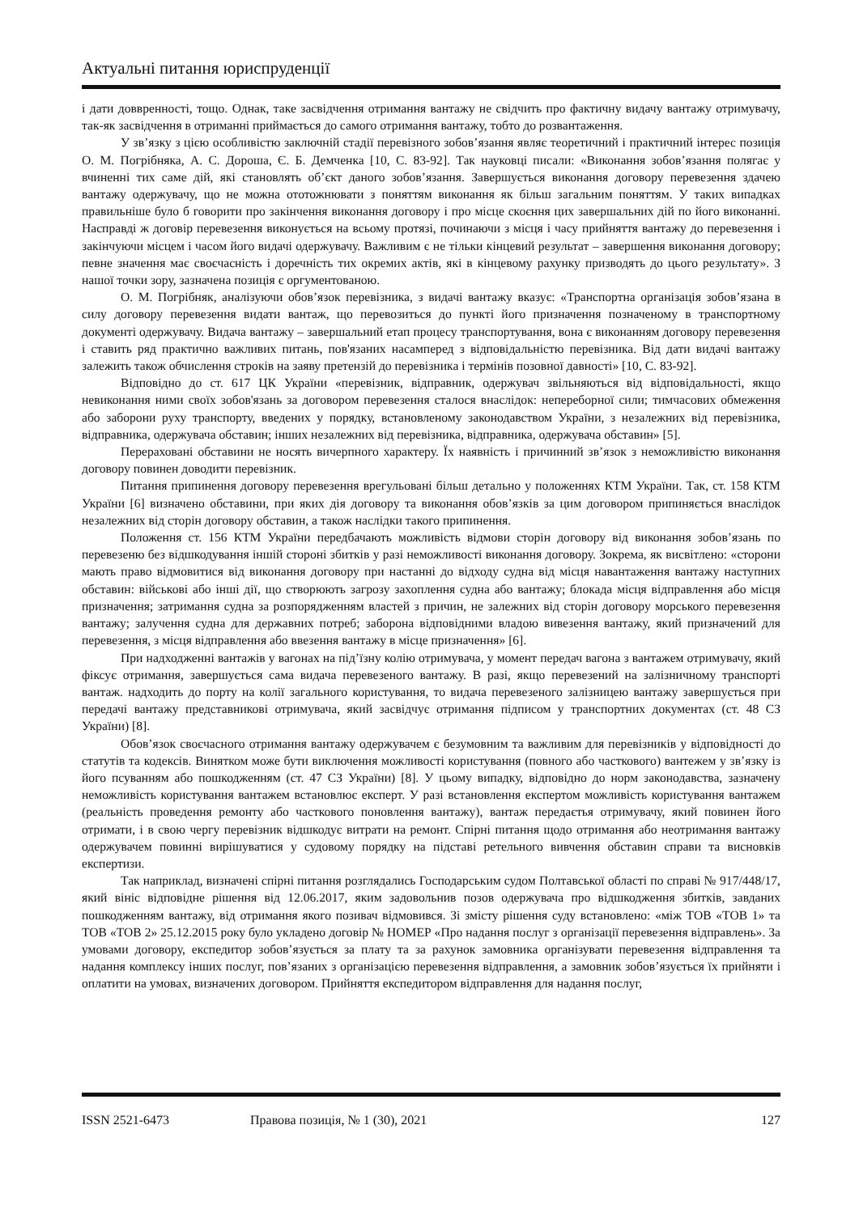Актуальні питання юриспруденції
і дати доввренності, тощо. Однак, таке засвідчення отримання вантажу не свідчить про фактичну видачу вантажу отримувачу, так-як засвідчення в отриманні приймається до самого отримання вантажу, тобто до розвантаження.
У зв’язку з цією особливістю заключній стадії перевізного зобов’язання являє теоретичний і практичний інтерес позиція О. М. Погрібняка, А. С. Дороша, Є. Б. Демченка [10, С. 83-92]. Так науковці писали: «Виконання зобов’язання полягає у вчиненні тих саме дій, які становлять об’єкт даного зобов’язання. Завершується виконання договору перевезення здачею вантажу одержувачу, що не можна ототожнювати з поняттям виконання як більш загальним поняттям. У таких випадках правильніше було б говорити про закінчення виконання договору і про місце скоєння цих завершальних дій по його виконанні. Насправді ж договір перевезення виконується на всьому протязі, починаючи з місця і часу прийняття вантажу до перевезення і закінчуючи місцем і часом його видачі одержувачу. Важливим є не тільки кінцевий результат – завершення виконання договору; певне значення має своєчасність і доречність тих окремих актів, які в кінцевому рахунку призводять до цього результату». З нашої точки зору, зазначена позиція є оргументованою.
О. М. Погрібняк, аналізуючи обов’язок перевізника, з видачі вантажу вказує: «Транспортна організація зобов’язана в силу договору перевезення видати вантаж, що перевозиться до пункті його призначення позначеному в транспортному документі одержувачу. Видача вантажу – завершальний етап процесу транспортування, вона є виконанням договору перевезення і ставить ряд практично важливих питань, пов'язаних насамперед з відповідальністю перевізника. Від дати видачі вантажу залежить також обчислення строків на заяву претензій до перевізника і термінів позовної давності» [10, С. 83-92].
Відповідно до ст. 617 ЦК України «перевізник, відправник, одержувач звільняються від відповідальності, якщо невиконання ними своїх зобов'язань за договором перевезення сталося внаслідок: непереборної сили; тимчасових обмеження або заборони руху транспорту, введених у порядку, встановленому законодавством України, з незалежних від перевізника, відправника, одержувача обставин; інших незалежних від перевізника, відправника, одержувача обставин» [5].
Перераховані обставини не носять вичерпного характеру. Їх наявність і причинний зв’язок з неможливістю виконання договору повинен доводити перевізник.
Питання припинення договору перевезення врегульовані більш детально у положеннях КТМ України. Так, ст. 158 КТМ України [6] визначено обставини, при яких дія договору та виконання обов’язків за цим договором припиняється внаслідок незалежних від сторін договору обставин, а також наслідки такого припинення.
Положення ст. 156 КТМ України передбачають можливість відмови сторін договору від виконання зобов’язань по перевезеню без відшкодування іншій стороні збитків у разі неможливості виконання договору. Зокрема, як висвітлено: «сторони мають право відмовитися від виконання договору при настанні до відходу судна від місця навантаження вантажу наступних обставин: військові або інші дії, що створюють загрозу захоплення судна або вантажу; блокада місця відправлення або місця призначення; затримання судна за розпорядженням властей з причин, не залежних від сторін договору морського перевезення вантажу; залучення судна для державних потреб; заборона відповідними владою вивезення вантажу, який призначений для перевезення, з місця відправлення або ввезення вантажу в місце призначення» [6].
При надходженні вантажів у вагонах на під’їзну колію отримувача, у момент передач вагона з вантажем отримувачу, який фіксує отримання, завершується сама видача перевезеного вантажу. В разі, якщо перевезений на залізничному транспорті вантаж. надходить до порту на колії загального користування, то видача перевезеного залізницею вантажу завершується при передачі вантажу представникові отримувача, який засвідчує отримання підписом у транспортних документах (ст. 48 СЗ України) [8].
Обов’язок своєчасного отримання вантажу одержувачем є безумовним та важливим для перевізників у відповідності до статутів та кодексів. Винятком може бути виключення можливості користування (повного або часткового) вантежем у зв’язку із його псуванням або пошкодженням (ст. 47 СЗ України) [8]. У цьому випадку, відповідно до норм законодавства, зазначену неможливість користування вантажем встановлює експерт. У разі встановлення експертом можливість користування вантажем (реальність проведення ремонту або часткового поновлення вантажу), вантаж передаєтья отримувачу, який повинен його отримати, і в свою чергу перевізник відшкодує витрати на ремонт. Спірні питання щодо отримання або неотримання вантажу одержувачем повинні вирішуватися у судовому порядку на підставі ретельного вивчення обставин справи та висновків експертизи.
Так наприклад, визначені спірні питання розглядались Господарським судом Полтавської області по справі № 917/448/17, який вініс відповідне рішення від 12.06.2017, яким задовольнив позов одержувача про відшкодження збитків, завданих пошкодженням вантажу, від отримання якого позивач відмовився. Зі змісту рішення суду встановлено: «між ТОВ «ТОВ 1» та ТОВ «ТОВ 2» 25.12.2015 року було укладено договір № НОМЕР «Про надання послуг з організації перевезення відправлень». За умовами договору, експедитор зобов’язується за плату та за рахунок замовника організувати перевезення відправлення та надання комплексу інших послуг, пов’язаних з організацією перевезення відправлення, а замовник зобов’язується їх прийняти і оплатити на умовах, визначених договором. Прийняття експедитором відправлення для надання послуг,
ISSN 2521-6473 Правова позиція, № 1 (30), 2021 127